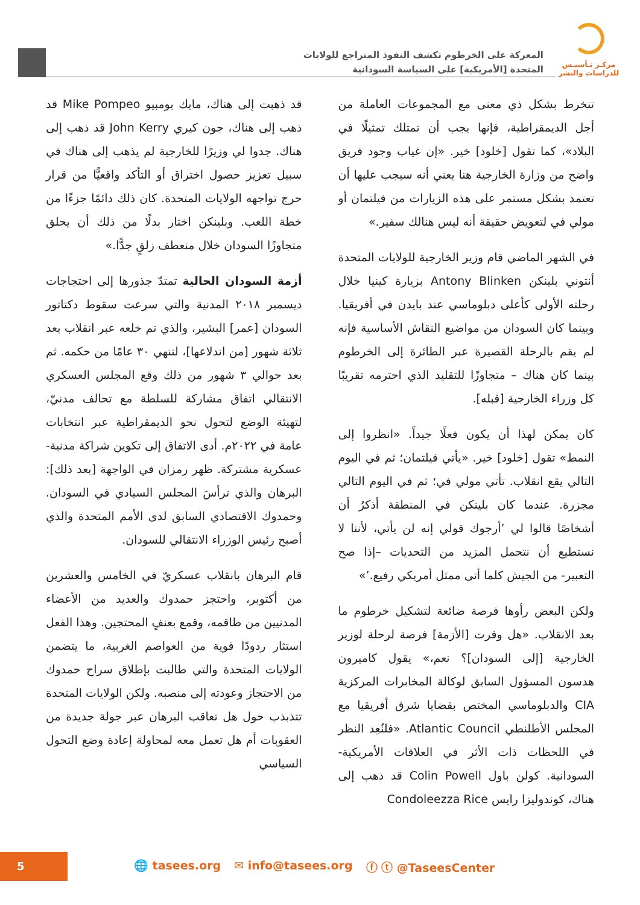مركـز تـأسيـس
للدراسات والنشر
المعركة على الخرطوم تكشف النفوذ المتراجع للولايات
المتحدة [الأمريكية] على السياسة السودانية
تنخرط بشكل ذي معنى مع المجموعات العاملة من أجل الديمقراطية، فإنها يجب أن تمتلك تمثيلًا في البلاد»، كما تقول [خلود] خير. «إن غياب وجود فريق واضح من وزارة الخارجية هنا يعني أنه سيجب عليها أن تعتمد بشكل مستمر على هذه الزيارات من فيلتمان أو مولي في لتعويض حقيقة أنه ليس هنالك سفير.»
في الشهر الماضي قام وزير الخارجية للولايات المتحدة أنتوني بلينكن Antony Blinken بزيارة كينيا خلال رحلته الأولى كأعلى دبلوماسي عند بايدن في أفريقيا. وبينما كان السودان من مواضيع النقاش الأساسية فإنه لم يقم بالرحلة القصيرة عبر الطائرة إلى الخرطوم بينما كان هناك – متجاوزًا للتقليد الذي احترمه تقريبًا كل وزراء الخارجية [قبله].
كان يمكن لهذا أن يكون فعلًا جيداً. «انظروا إلى النمط» تقول [خلود] خير. «يأتي فيلتمان؛ ثم في اليوم التالي يقع انقلاب. تأتي مولي في؛ ثم في اليوم التالي مجزرة. عندما كان بلينكن في المنطقة أذكرُ أن أشخاصًا قالوا لي ’أرجوك قولي إنه لن يأتي، لأننا لا نستطيع أن نتحمل المزيد من التحديات –إذا صح التعبير- من الجيش كلما أتى ممثل أمريكي رفيع.’»
ولكن البعض رأوها فرصة ضائعة لتشكيل خرطوم ما بعد الانقلاب. «هل وفرت [الأزمة] فرصة لرحلة لوزير الخارجية [إلى السودان]؟ نعم،» يقول كاميرون هدسون المسؤول السابق لوكالة المخابرات المركزية CIA والدبلوماسي المختص بقضايا شرق أفريقيا مع المجلس الأطلنطي Atlantic Council. «فلنُعِد النظر في اللحظات ذات الأثر في العلاقات الأمريكية-السودانية. كولن باول Colin Powell قد ذهب إلى هناك، كوندوليزا رايس Condoleezza Rice
قد ذهبت إلى هناك، مايك بومبيو Mike Pompeo قد ذهب إلى هناك، جون كيري John Kerry قد ذهب إلى هناك. جدوا لي وزيرًا للخارجية لم يذهب إلى هناك في سبيل تعزيز حصول اختراق أو التأكد واقعيًّا من قرار حرج تواجهه الولايات المتحدة. كان ذلك دائمًا جزءًا من خطة اللعب. وبلينكن اختار بدلًا من ذلك أن يحلق متجاوزًا السودان خلال منعطف زلقٍ جدًّا.»
أزمة السودان الحالية تمتدّ جذورها إلى احتجاجات ديسمبر ٢٠١٨ المدنية والتي سرعت سقوط دكتاتور السودان [عمر] البشير، والذي تم خلعه عبر انقلاب بعد ثلاثة شهور [من اندلاعها]، لتنهي ٣٠ عامًا من حكمه. ثم بعد حوالي ٣ شهور من ذلك وقع المجلس العسكري الانتقالي اتفاق مشاركة للسلطة مع تحالف مدنيّ، لتهيئة الوضع لتحول نحو الديمقراطية عبر انتخابات عامة في ٢٠٢٢م. أدى الاتفاق إلى تكوين شراكة مدنية-عسكرية مشتركة. ظهر رمزان في الواجهة [بعد ذلك]: البرهان والذي ترأسَ المجلس السيادي في السودان. وحمدوك الاقتصادي السابق لدى الأمم المتحدة والذي أصبح رئيس الوزراء الانتقالي للسودان.
قام البرهان بانقلاب عسكريّ في الخامس والعشرين من أكتوبر، واحتجز حمدوك والعديد من الأعضاء المدنيين من طاقمه، وقمع بعنفٍ المحتجين. وهذا الفعل استثار ردودًا قوية من العواصم الغربية، ما يتضمن الولايات المتحدة والتي طالبت بإطلاق سراح حمدوك من الاحتجاز وعودته إلى منصبه. ولكن الولايات المتحدة تتذبذب حول هل تعاقب البرهان عبر جولة جديدة من العقوبات أم هل تعمل معه لمحاولة إعادة وضع التحول السياسي
5
🌐 tasees.org ✉ info@tasees.org ⓕ ⓣ @TaseesCenter